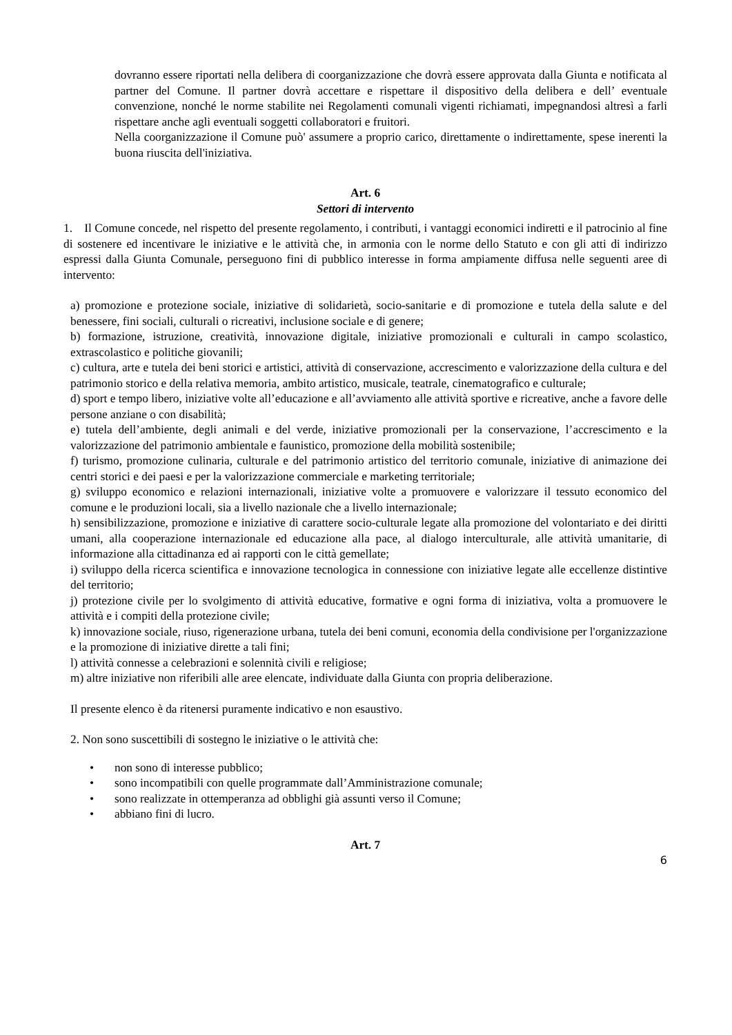dovranno essere riportati nella delibera di coorganizzazione che dovrà essere approvata dalla Giunta e notificata al partner del Comune. Il partner dovrà accettare e rispettare il dispositivo della delibera e dell’ eventuale convenzione, nonché le norme stabilite nei Regolamenti comunali vigenti richiamati, impegnandosi altresì a farli rispettare anche agli eventuali soggetti collaboratori e fruitori.
Nella coorganizzazione il Comune può' assumere a proprio carico, direttamente o indirettamente, spese inerenti la buona riuscita dell'iniziativa.
Art. 6
Settori di intervento
1. Il Comune concede, nel rispetto del presente regolamento, i contributi, i vantaggi economici indiretti e il patrocinio al fine di sostenere ed incentivare le iniziative e le attività che, in armonia con le norme dello Statuto e con gli atti di indirizzo espressi dalla Giunta Comunale, perseguono fini di pubblico interesse in forma ampiamente diffusa nelle seguenti aree di intervento:
a) promozione e protezione sociale, iniziative di solidarietà, socio-sanitarie e di promozione e tutela della salute e del benessere, fini sociali, culturali o ricreativi, inclusione sociale e di genere;
b) formazione, istruzione, creatività, innovazione digitale, iniziative promozionali e culturali in campo scolastico, extrascolastico e politiche giovanili;
c) cultura, arte e tutela dei beni storici e artistici, attività di conservazione, accrescimento e valorizzazione della cultura e del patrimonio storico e della relativa memoria, ambito artistico, musicale, teatrale, cinematografico e culturale;
d) sport e tempo libero, iniziative volte all’educazione e all’avviamento alle attività sportive e ricreative, anche a favore delle persone anziane o con disabilità;
e) tutela dell’ambiente, degli animali e del verde, iniziative promozionali per la conservazione, l’accrescimento e la valorizzazione del patrimonio ambientale e faunistico, promozione della mobilità sostenibile;
f) turismo, promozione culinaria, culturale e del patrimonio artistico del territorio comunale, iniziative di animazione dei centri storici e dei paesi e per la valorizzazione commerciale e marketing territoriale;
g) sviluppo economico e relazioni internazionali, iniziative volte a promuovere e valorizzare il tessuto economico del comune e le produzioni locali, sia a livello nazionale che a livello internazionale;
h) sensibilizzazione, promozione e iniziative di carattere socio-culturale legate alla promozione del volontariato e dei diritti umani, alla cooperazione internazionale ed educazione alla pace, al dialogo interculturale, alle attività umanitarie, di informazione alla cittadinanza ed ai rapporti con le città gemellate;
i) sviluppo della ricerca scientifica e innovazione tecnologica in connessione con iniziative legate alle eccellenze distintive del territorio;
j) protezione civile per lo svolgimento di attività educative, formative e ogni forma di iniziativa, volta a promuovere le attività e i compiti della protezione civile;
k) innovazione sociale, riuso, rigenerazione urbana, tutela dei beni comuni, economia della condivisione per l'organizzazione e la promozione di iniziative dirette a tali fini;
l) attività connesse a celebrazioni e solennità civili e religiose;
m) altre iniziative non riferibili alle aree elencate, individuate dalla Giunta con propria deliberazione.
Il presente elenco è da ritenersi puramente indicativo e non esaustivo.
2. Non sono suscettibili di sostegno le iniziative o le attività che:
• non sono di interesse pubblico;
• sono incompatibili con quelle programmate dall’Amministrazione comunale;
• sono realizzate in ottemperanza ad obblighi già assunti verso il Comune;
• abbiano fini di lucro.
Art. 7
6